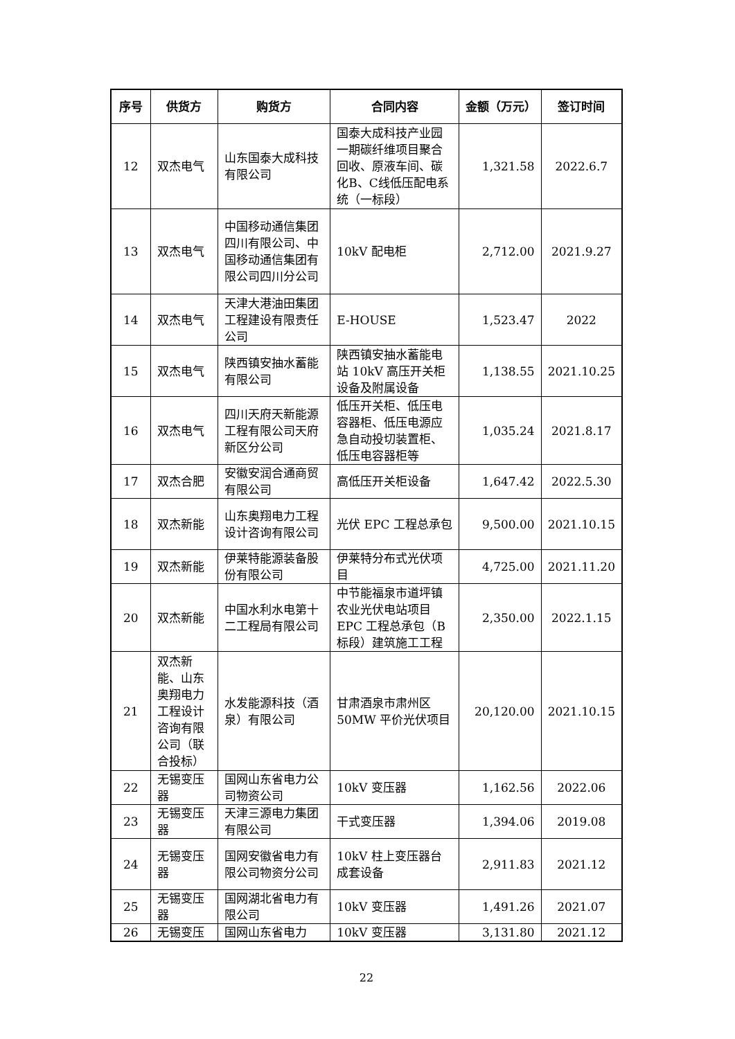| 序号 | 供货方 | 购货方 | 合同内容 | 金额（万元） | 签订时间 |
| --- | --- | --- | --- | --- | --- |
| 12 | 双杰电气 | 山东国泰大成科技有限公司 | 国泰大成科技产业园一期碳纤维项目聚合回收、原液车间、碳化B、C线低压配电系统（一标段） | 1,321.58 | 2022.6.7 |
| 13 | 双杰电气 | 中国移动通信集团四川有限公司、中国移动通信集团有限公司四川分公司 | 10kV 配电柜 | 2,712.00 | 2021.9.27 |
| 14 | 双杰电气 | 天津大港油田集团工程建设有限责任公司 | E-HOUSE | 1,523.47 | 2022 |
| 15 | 双杰电气 | 陕西镇安抽水蓄能有限公司 | 陕西镇安抽水蓄能电站 10kV 高压开关柜设备及附属设备 | 1,138.55 | 2021.10.25 |
| 16 | 双杰电气 | 四川天府天新能源工程有限公司天府新区分公司 | 低压开关柜、低压电容器柜、低压电源应急自动投切装置柜、低压电容器柜等 | 1,035.24 | 2021.8.17 |
| 17 | 双杰合肥 | 安徽安润合通商贸有限公司 | 高低压开关柜设备 | 1,647.42 | 2022.5.30 |
| 18 | 双杰新能 | 山东奥翔电力工程设计咨询有限公司 | 光伏 EPC 工程总承包 | 9,500.00 | 2021.10.15 |
| 19 | 双杰新能 | 伊莱特能源装备股份有限公司 | 伊莱特分布式光伏项目 | 4,725.00 | 2021.11.20 |
| 20 | 双杰新能 | 中国水利水电第十二工程局有限公司 | 中节能福泉市道坪镇农业光伏电站项目 EPC 工程总承包（B标段）建筑施工工程 | 2,350.00 | 2022.1.15 |
| 21 | 双杰新能、山东奥翔电力工程设计咨询有限公司（联合投标） | 水发能源科技（酒泉）有限公司 | 甘肃酒泉市肃州区 50MW 平价光伏项目 | 20,120.00 | 2021.10.15 |
| 22 | 无锡变压器 | 国网山东省电力公司物资公司 | 10kV 变压器 | 1,162.56 | 2022.06 |
| 23 | 无锡变压器 | 天津三源电力集团有限公司 | 干式变压器 | 1,394.06 | 2019.08 |
| 24 | 无锡变压器 | 国网安徽省电力有限公司物资分公司 | 10kV 柱上变压器台成套设备 | 2,911.83 | 2021.12 |
| 25 | 无锡变压器 | 国网湖北省电力有限公司 | 10kV 变压器 | 1,491.26 | 2021.07 |
| 26 | 无锡变压 | 国网山东省电力 | 10kV 变压器 | 3,131.80 | 2021.12 |
22